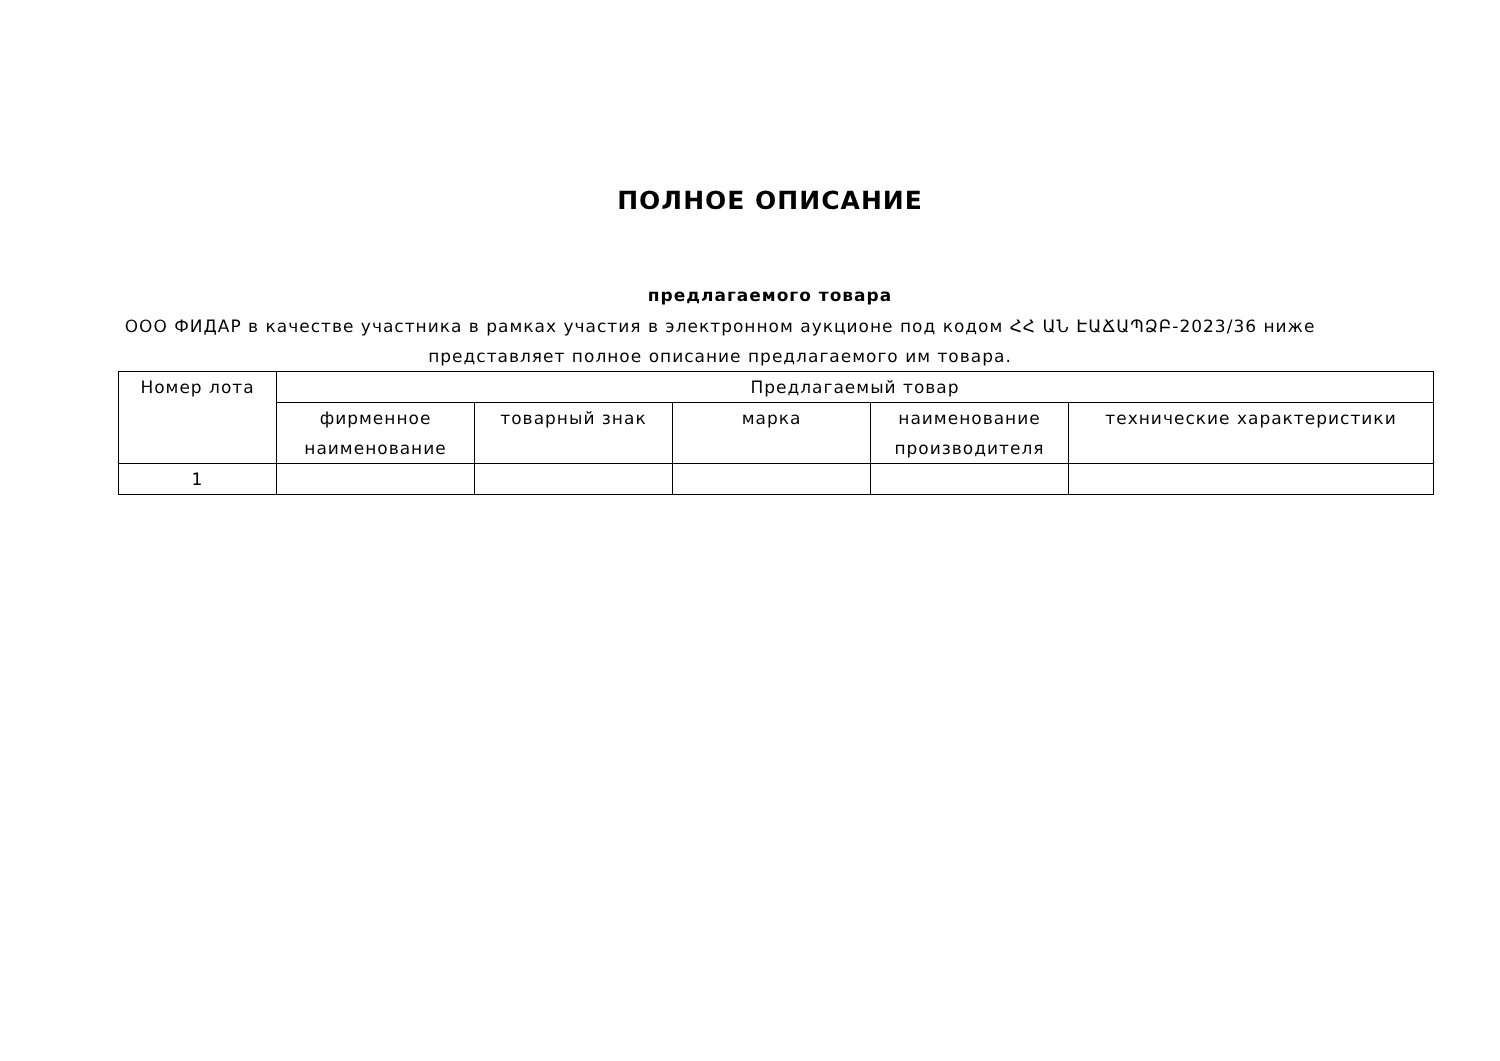ПОЛНОЕ ОПИСАНИЕ
предлагаемого товара
ООО ФИДАР в качестве участника в рамках участия в электронном аукционе под кодом ՀՀ ԱՆ ԷԱՃԱՊՁԲ-2023/36 ниже представляет полное описание предлагаемого им товара.
| Номер лота | Предлагаемый товар | | | | |
| --- | --- | --- | --- | --- | --- |
| | фирменное наименование | товарный знак | марка | наименование производителя | технические характеристики |
| 1 | | | | | |